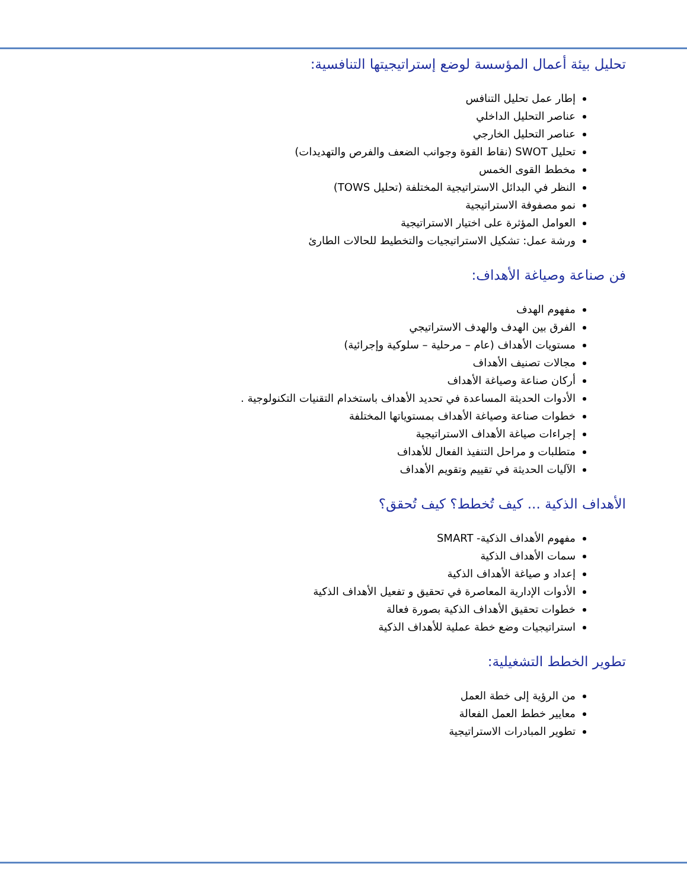تحليل بيئة أعمال المؤسسة لوضع إستراتيجيتها التنافسية:
إطار عمل تحليل التنافس
عناصر التحليل الداخلي
عناصر التحليل الخارجي
تحليل SWOT (نقاط القوة وجوانب الضعف والفرص والتهديدات)
مخطط القوى الخمس
النظر في البدائل الاستراتيجية المختلفة (تحليل TOWS)
نمو مصفوفة الاستراتيجية
العوامل المؤثرة على اختيار الاستراتيجية
ورشة عمل: تشكيل الاستراتيجيات والتخطيط للحالات الطارئ
فن صناعة وصياغة الأهداف:
مفهوم الهدف
الفرق بين الهدف والهدف الاستراتيجي
مستويات الأهداف (عام – مرحلية – سلوكية وإجرائية)
مجالات تصنيف الأهداف
أركان صناعة وصياغة الأهداف
الأدوات الحديثة المساعدة في تحديد الأهداف باستخدام التقنيات التكنولوجية .
خطوات صناعة وصياغة الأهداف بمستوياتها المختلفة
إجراءات صياغة الأهداف الاستراتيجية
متطلبات و مراحل التنفيذ الفعال للأهداف
الآليات الحديثة في تقييم وتقويم الأهداف
الأهداف الذكية ... كيف تُخطط؟ كيف تُحقق؟
مفهوم الأهداف الذكية- SMART
سمات الأهداف الذكية
إعداد و صياغة الأهداف الذكية
الأدوات الإدارية المعاصرة في تحقيق و تفعيل الأهداف الذكية
خطوات تحقيق الأهداف الذكية بصورة فعالة
استراتيجيات وضع خطة عملية للأهداف الذكية
تطوير الخطط التشغيلية:
من الرؤية إلى خطة العمل
معايير خطط العمل الفعالة
تطوير المبادرات الاستراتيجية